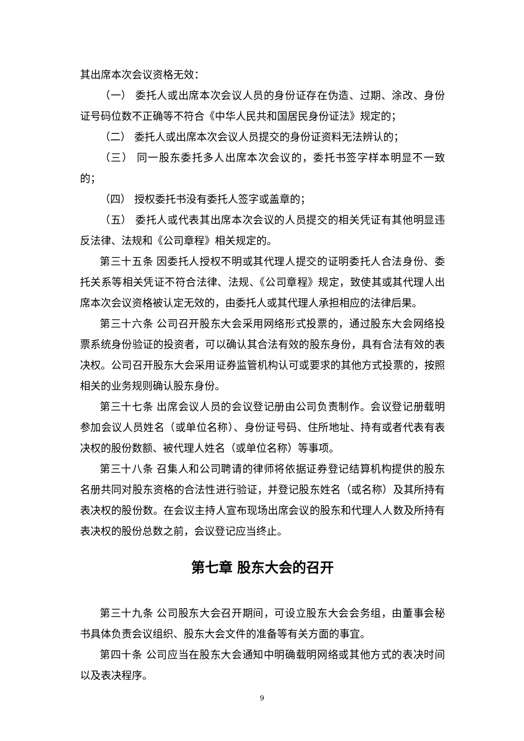其出席本次会议资格无效：
（一） 委托人或出席本次会议人员的身份证存在伪造、过期、涂改、身份证号码位数不正确等不符合《中华人民共和国居民身份证法》规定的；
（二） 委托人或出席本次会议人员提交的身份证资料无法辨认的；
（三） 同一股东委托多人出席本次会议的，委托书签字样本明显不一致的；
（四） 授权委托书没有委托人签字或盖章的；
（五） 委托人或代表其出席本次会议的人员提交的相关凭证有其他明显违反法律、法规和《公司章程》相关规定的。
第三十五条 因委托人授权不明或其代理人提交的证明委托人合法身份、委托关系等相关凭证不符合法律、法规、《公司章程》规定，致使其或其代理人出席本次会议资格被认定无效的，由委托人或其代理人承担相应的法律后果。
第三十六条 公司召开股东大会采用网络形式投票的，通过股东大会网络投票系统身份验证的投资者，可以确认其合法有效的股东身份，具有合法有效的表决权。公司召开股东大会采用证券监管机构认可或要求的其他方式投票的，按照相关的业务规则确认股东身份。
第三十七条 出席会议人员的会议登记册由公司负责制作。会议登记册载明参加会议人员姓名（或单位名称）、身份证号码、住所地址、持有或者代表有表决权的股份数额、被代理人姓名（或单位名称）等事项。
第三十八条 召集人和公司聘请的律师将依据证券登记结算机构提供的股东名册共同对股东资格的合法性进行验证，并登记股东姓名（或名称）及其所持有表决权的股份数。在会议主持人宣布现场出席会议的股东和代理人人数及所持有表决权的股份总数之前，会议登记应当终止。
第七章 股东大会的召开
第三十九条 公司股东大会召开期间，可设立股东大会会务组，由董事会秘书具体负责会议组织、股东大会文件的准备等有关方面的事宜。
第四十条 公司应当在股东大会通知中明确载明网络或其他方式的表决时间以及表决程序。
9